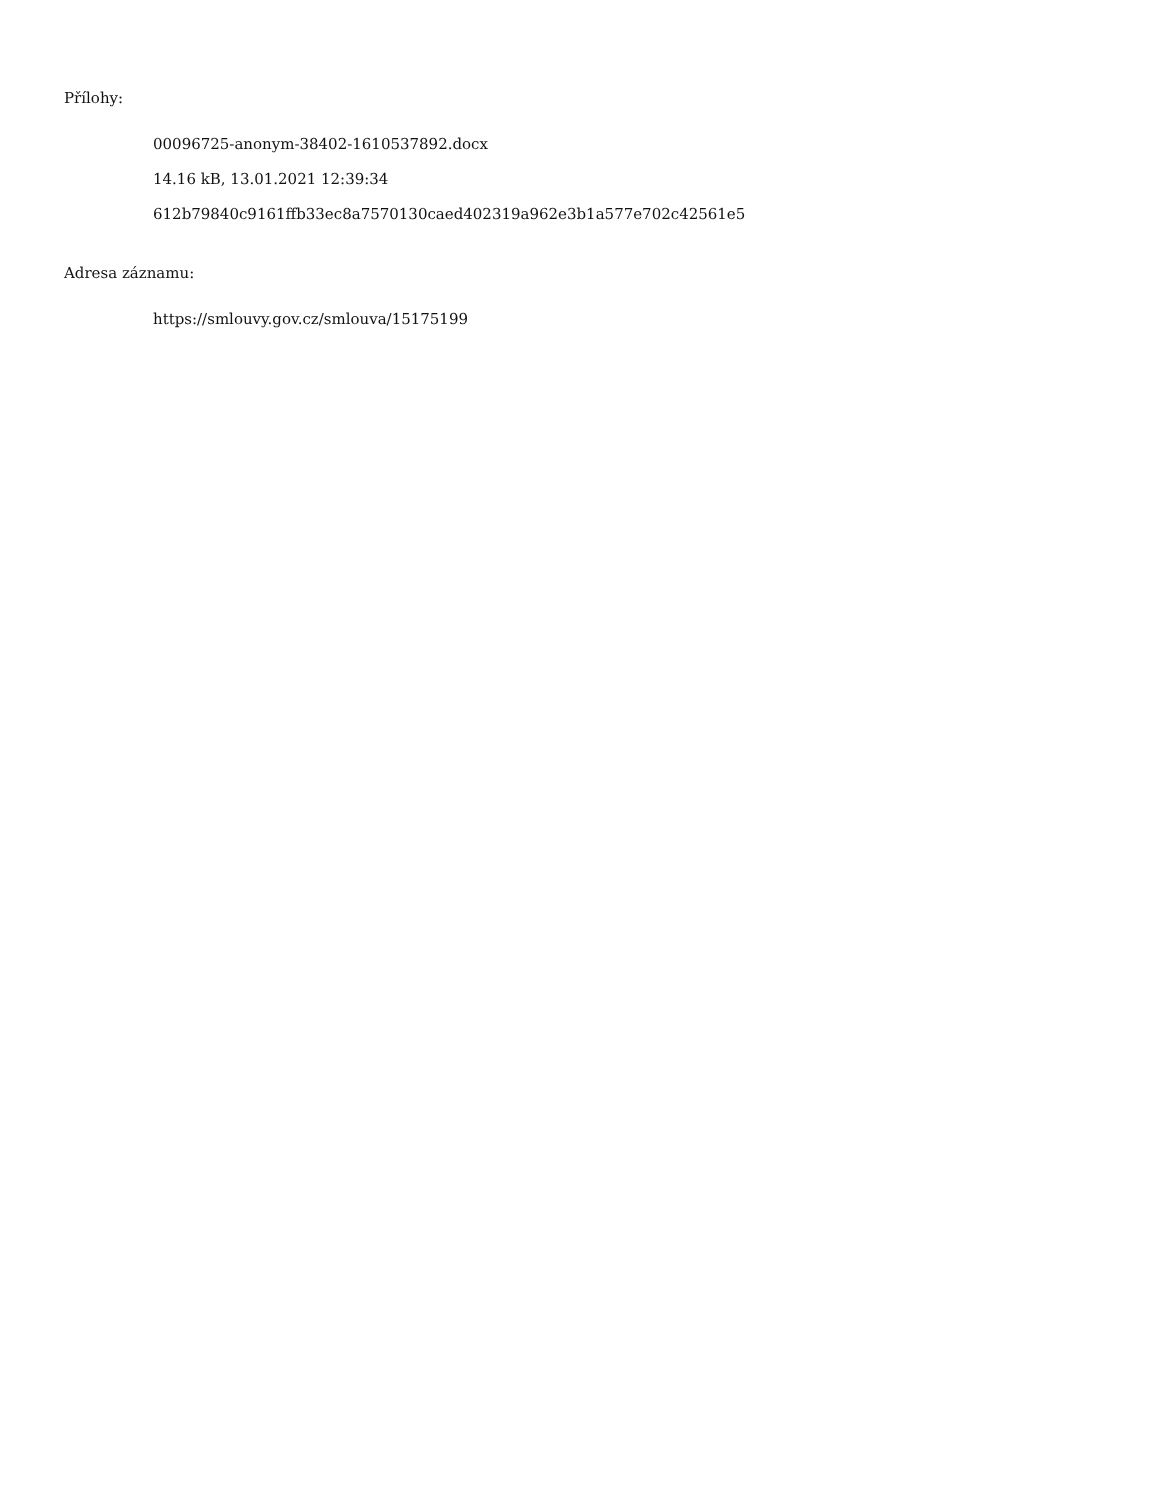Přílohy:
00096725-anonym-38402-1610537892.docx
14.16 kB, 13.01.2021 12:39:34
612b79840c9161ffb33ec8a7570130caed402319a962e3b1a577e702c42561e5
Adresa záznamu:
https://smlouvy.gov.cz/smlouva/15175199